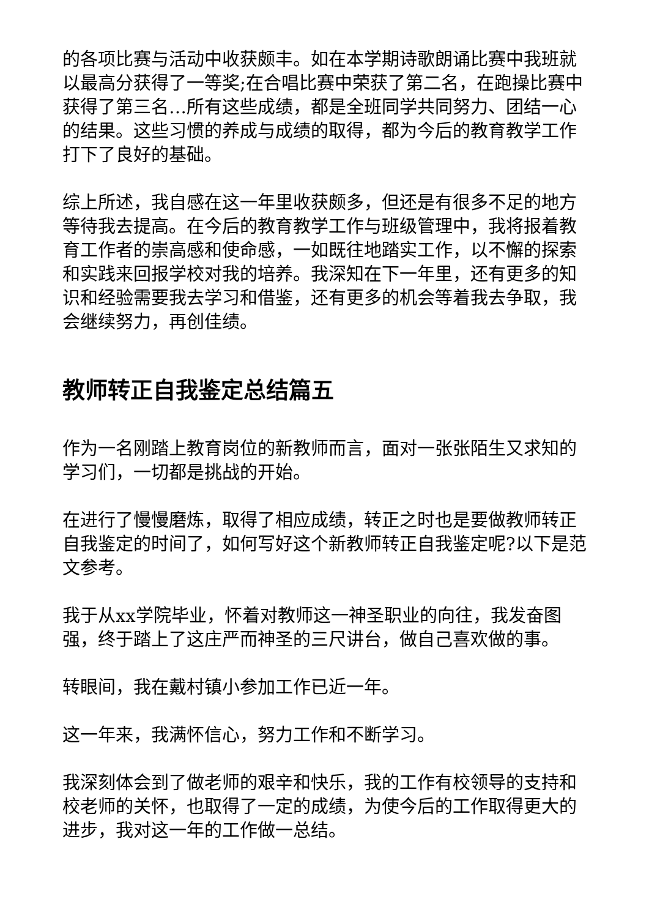的各项比赛与活动中收获颇丰。如在本学期诗歌朗诵比赛中我班就以最高分获得了一等奖;在合唱比赛中荣获了第二名，在跑操比赛中获得了第三名…所有这些成绩，都是全班同学共同努力、团结一心的结果。这些习惯的养成与成绩的取得，都为今后的教育教学工作打下了良好的基础。
综上所述，我自感在这一年里收获颇多，但还是有很多不足的地方等待我去提高。在今后的教育教学工作与班级管理中，我将报着教育工作者的崇高感和使命感，一如既往地踏实工作，以不懈的探索和实践来回报学校对我的培养。我深知在下一年里，还有更多的知识和经验需要我去学习和借鉴，还有更多的机会等着我去争取，我会继续努力，再创佳绩。
教师转正自我鉴定总结篇五
作为一名刚踏上教育岗位的新教师而言，面对一张张陌生又求知的学习们，一切都是挑战的开始。
在进行了慢慢磨炼，取得了相应成绩，转正之时也是要做教师转正自我鉴定的时间了，如何写好这个新教师转正自我鉴定呢?以下是范文参考。
我于从xx学院毕业，怀着对教师这一神圣职业的向往，我发奋图强，终于踏上了这庄严而神圣的三尺讲台，做自己喜欢做的事。
转眼间，我在戴村镇小参加工作已近一年。
这一年来，我满怀信心，努力工作和不断学习。
我深刻体会到了做老师的艰辛和快乐，我的工作有校领导的支持和校老师的关怀，也取得了一定的成绩，为使今后的工作取得更大的进步，我对这一年的工作做一总结。